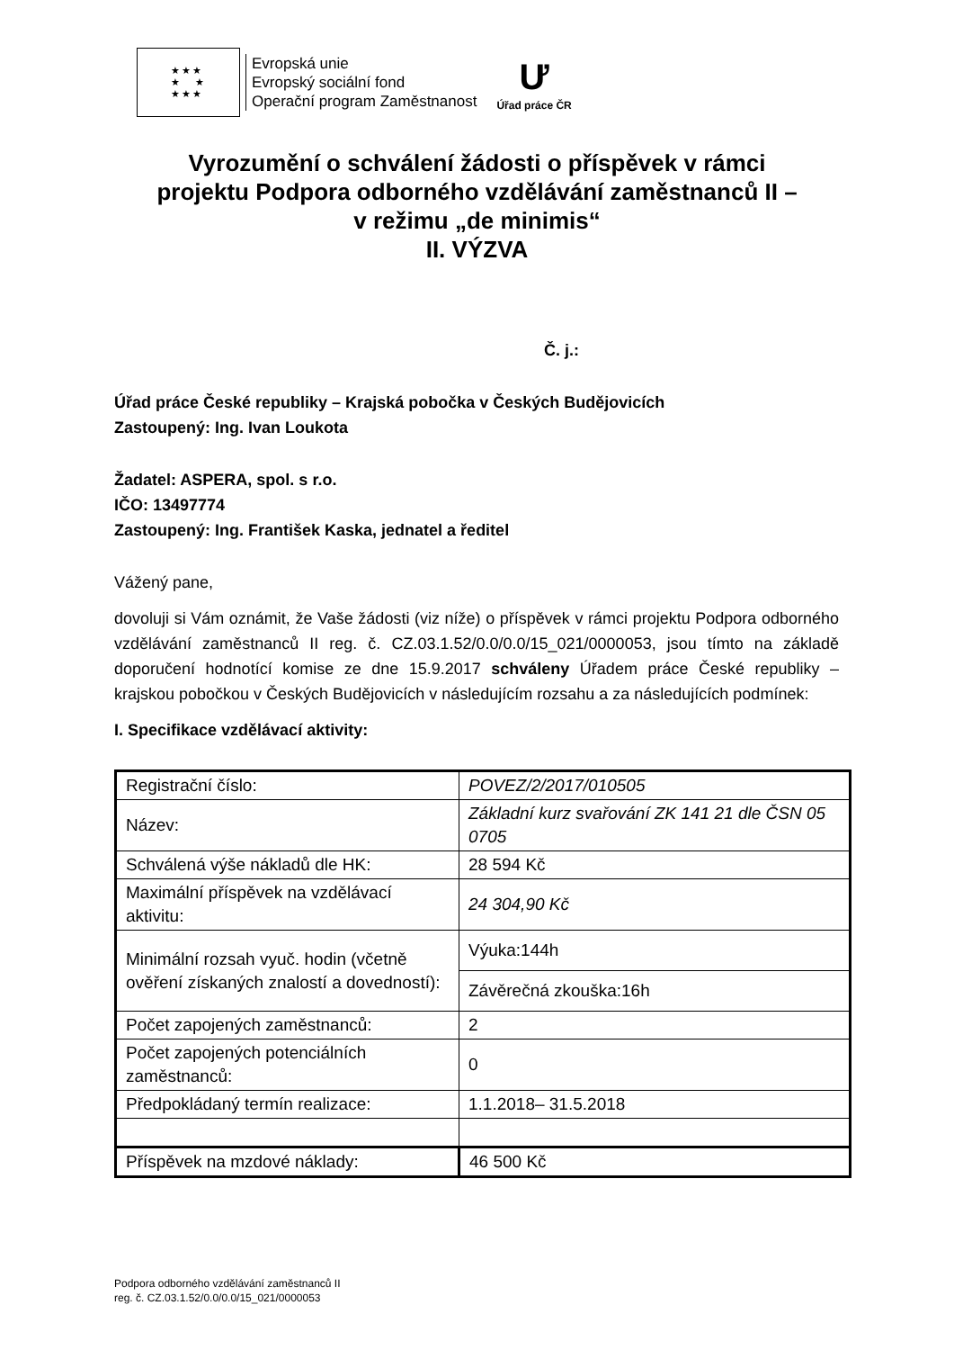★★★
★ ★
★★★
Evropská unie
Evropský sociální fond
Operační program Zaměstnanost
Ư
Úřad práce ČR
Vyrozumění o schválení žádosti o příspěvek v rámci
projektu Podpora odborného vzdělávání zaměstnanců II –
v režimu „de minimis“
II. VÝZVA
Č. j.:
Úřad práce České republiky – Krajská pobočka v Českých Budějovicích
Zastoupený: Ing. Ivan Loukota
Žadatel: ASPERA, spol. s r.o.
IČO: 13497774
Zastoupený: Ing. František Kaska, jednatel a ředitel
Vážený pane,
dovoluji si Vám oznámit, že Vaše žádosti (viz níže) o příspěvek v rámci projektu Podpora odborného vzdělávání zaměstnanců II reg. č. CZ.03.1.52/0.0/0.0/15_021/0000053, jsou tímto na základě doporučení hodnotící komise ze dne 15.9.2017 schváleny Úřadem práce České republiky – krajskou pobočkou v Českých Budějovicích v následujícím rozsahu a za následujících podmínek:
I. Specifikace vzdělávací aktivity:
| Registrační číslo: | POVEZ/2/2017/010505 |
| Název: | Základní kurz svařování ZK 141 21 dle ČSN 05 0705 |
| Schválená výše nákladů dle HK: | 28 594 Kč |
| Maximální příspěvek na vzdělávací aktivitu: | 24 304,90 Kč |
| Minimální rozsah vyuč. hodin (včetně ověření získaných znalostí a dovedností): | Výuka:144h |
| | Závěrečná zkouška:16h |
| Počet zapojených zaměstnanců: | 2 |
| Počet zapojených potenciálních zaměstnanců: | 0 |
| Předpokládaný termín realizace: | 1.1.2018– 31.5.2018 |
| Příspěvek na mzdové náklady: | 46 500 Kč |
Podpora odborného vzdělávání zaměstnanců II
reg. č. CZ.03.1.52/0.0/0.0/15_021/0000053